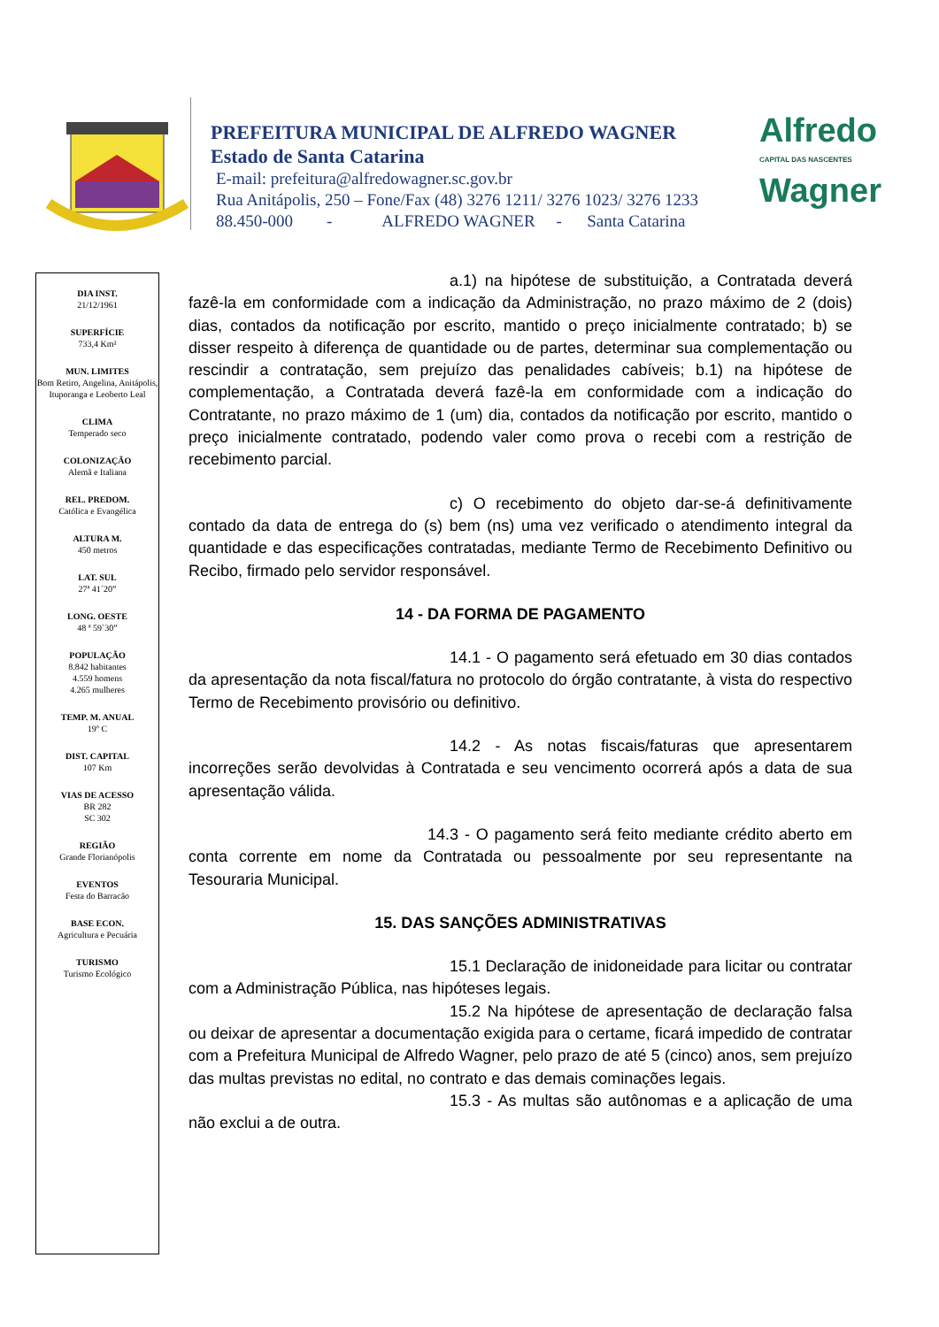PREFEITURA MUNICIPAL DE ALFREDO WAGNER
Estado de Santa Catarina
E-mail: prefeitura@alfredowagner.sc.gov.br
Rua Anitápolis, 250 – Fone/Fax (48) 3276 1211/ 3276 1023/ 3276 1233
88.450-000 - ALFREDO WAGNER - Santa Catarina
Alfredo
CAPITAL DAS NASCENTES
Wagner
DIA INST.
21/12/1961
SUPERFÍCIE
733,4 Km²
MUN. LIMITES
Bom Retiro, Angelina, Anitápolis, Ituporanga e Leoberto Leal
CLIMA
Temperado seco
COLONIZAÇÃO
Alemã e Italiana
REL. PREDOM.
Católica e Evangélica
ALTURA M.
450 metros
LAT. SUL
27ª 41´20”
LONG. OESTE
48 ª 59`30”
POPULAÇÃO
8.842 habitantes
4.559 homens
4.265 mulheres
TEMP. M. ANUAL
19º C
DIST. CAPITAL
107 Km
VIAS DE ACESSO
BR 282
SC 302
REGIÃO
Grande Florianópolis
EVENTOS
Festa do Barracão
BASE ECON.
Agricultura e Pecuária
TURISMO
Turismo Ecológico
a.1) na hipótese de substituição, a Contratada deverá fazê-la em conformidade com a indicação da Administração, no prazo máximo de 2 (dois) dias, contados da notificação por escrito, mantido o preço inicialmente contratado; b) se disser respeito à diferença de quantidade ou de partes, determinar sua complementação ou rescindir a contratação, sem prejuízo das penalidades cabíveis; b.1) na hipótese de complementação, a Contratada deverá fazê-la em conformidade com a indicação do Contratante, no prazo máximo de 1 (um) dia, contados da notificação por escrito, mantido o preço inicialmente contratado, podendo valer como prova o recebi com a restrição de recebimento parcial.
c) O recebimento do objeto dar-se-á definitivamente contado da data de entrega do (s) bem (ns) uma vez verificado o atendimento integral da quantidade e das especificações contratadas, mediante Termo de Recebimento Definitivo ou Recibo, firmado pelo servidor responsável.
14 - DA FORMA DE PAGAMENTO
14.1 - O pagamento será efetuado em 30 dias contados da apresentação da nota fiscal/fatura no protocolo do órgão contratante, à vista do respectivo Termo de Recebimento provisório ou definitivo.
14.2 - As notas fiscais/faturas que apresentarem incorreções serão devolvidas à Contratada e seu vencimento ocorrerá após a data de sua apresentação válida.
14.3 - O pagamento será feito mediante crédito aberto em conta corrente em nome da Contratada ou pessoalmente por seu representante na Tesouraria Municipal.
15. DAS SANÇÕES ADMINISTRATIVAS
15.1 Declaração de inidoneidade para licitar ou contratar com a Administração Pública, nas hipóteses legais.
15.2 Na hipótese de apresentação de declaração falsa ou deixar de apresentar a documentação exigida para o certame, ficará impedido de contratar com a Prefeitura Municipal de Alfredo Wagner, pelo prazo de até 5 (cinco) anos, sem prejuízo das multas previstas no edital, no contrato e das demais cominações legais.
15.3 - As multas são autônomas e a aplicação de uma não exclui a de outra.